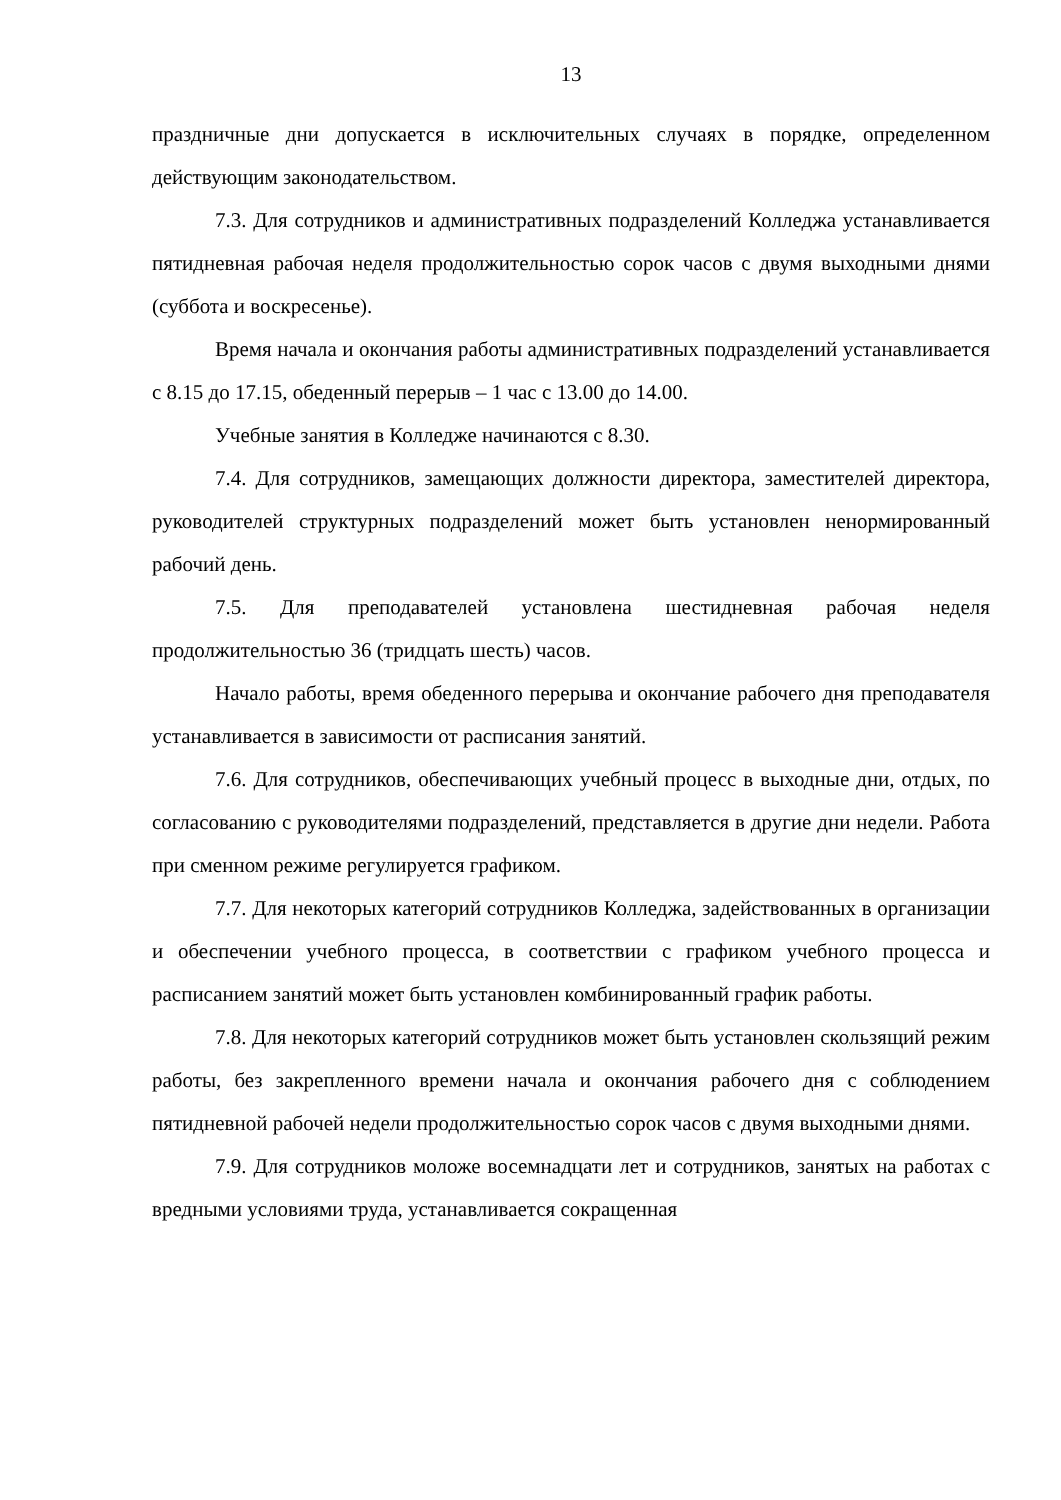13
праздничные дни допускается в исключительных случаях в порядке, определенном действующим законодательством.
7.3. Для сотрудников и административных подразделений Колледжа устанавливается пятидневная рабочая неделя продолжительностью сорок часов с двумя выходными днями (суббота и воскресенье).
Время начала и окончания работы административных подразделений устанавливается с 8.15 до 17.15, обеденный перерыв – 1 час с 13.00 до 14.00.
Учебные занятия в Колледже начинаются с 8.30.
7.4. Для сотрудников, замещающих должности директора, заместителей директора, руководителей структурных подразделений может быть установлен ненормированный рабочий день.
7.5. Для преподавателей установлена шестидневная рабочая неделя продолжительностью 36 (тридцать шесть) часов.
Начало работы, время обеденного перерыва и окончание рабочего дня преподавателя устанавливается в зависимости от расписания занятий.
7.6. Для сотрудников, обеспечивающих учебный процесс в выходные дни, отдых, по согласованию с руководителями подразделений, представляется в другие дни недели. Работа при сменном режиме регулируется графиком.
7.7. Для некоторых категорий сотрудников Колледжа, задействованных в организации и обеспечении учебного процесса, в соответствии с графиком учебного процесса и расписанием занятий может быть установлен комбинированный график работы.
7.8. Для некоторых категорий сотрудников может быть установлен скользящий режим работы, без закрепленного времени начала и окончания рабочего дня с соблюдением пятидневной рабочей недели продолжительностью сорок часов с двумя выходными днями.
7.9. Для сотрудников моложе восемнадцати лет и сотрудников, занятых на работах с вредными условиями труда, устанавливается сокращенная